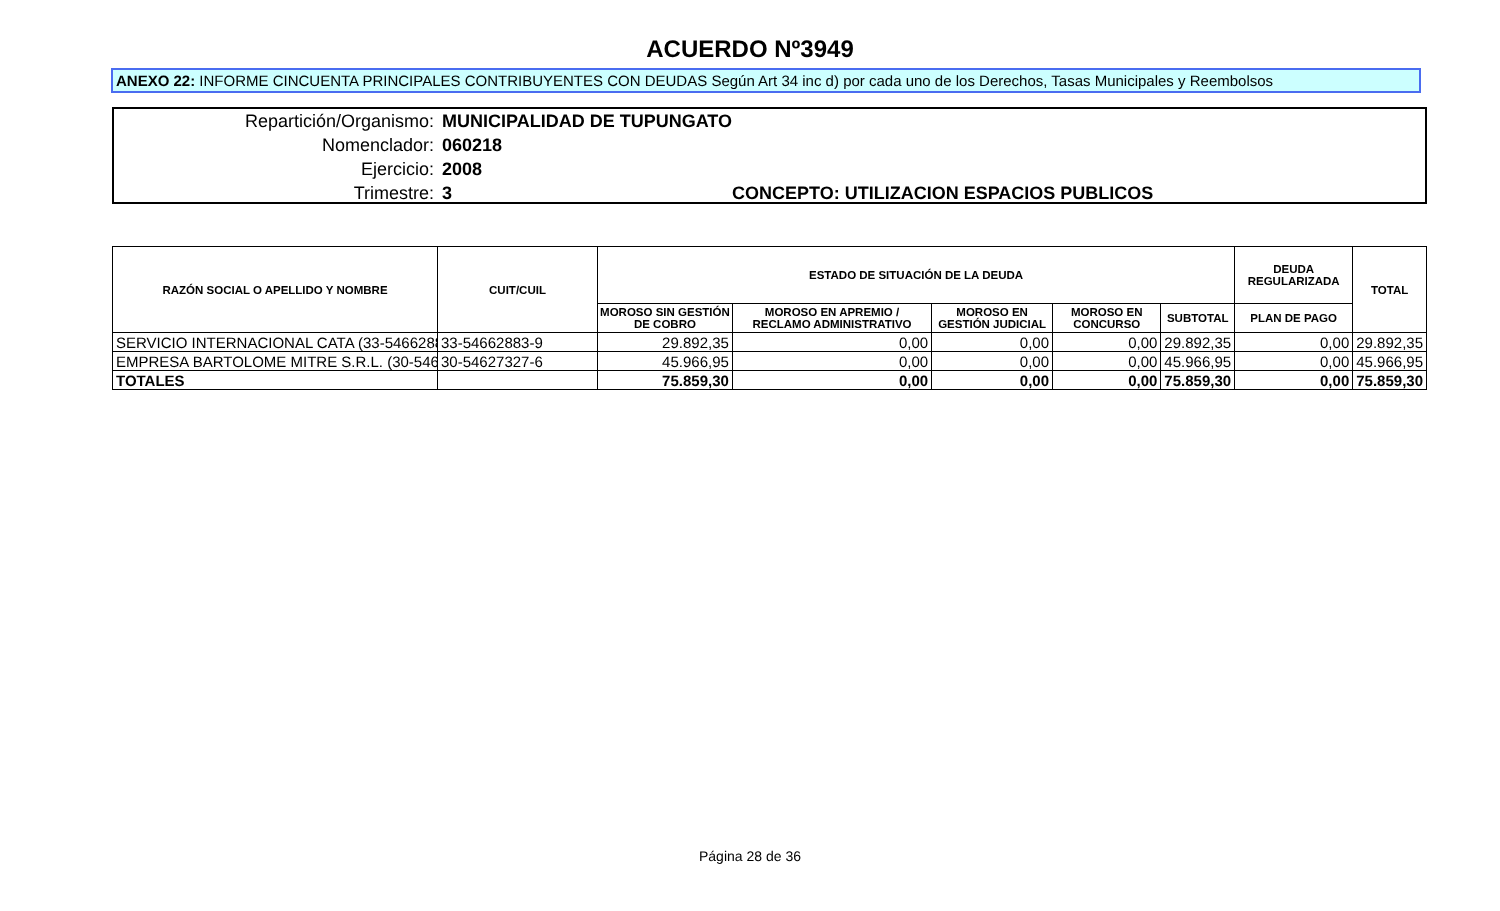ACUERDO Nº3949
ANEXO 22: INFORME CINCUENTA PRINCIPALES CONTRIBUYENTES CON DEUDAS Según Art 34 inc d) por cada uno de los Derechos, Tasas Municipales y Reembolsos
Repartición/Organismo: MUNICIPALIDAD DE TUPUNGATO
Nomenclador: 060218
Ejercicio: 2008
Trimestre: 3 CONCEPTO: UTILIZACION ESPACIOS PUBLICOS
| RAZÓN SOCIAL O APELLIDO Y NOMBRE | CUIT/CUIL | ESTADO DE SITUACIÓN DE LA DEUDA | | | | | DEUDA REGULARIZADA | TOTAL |
| --- | --- | --- | --- | --- | --- | --- | --- | --- |
| | | MOROSO SIN GESTIÓN DE COBRO | MOROSO EN APREMIO / RECLAMO ADMINISTRATIVO | MOROSO EN GESTIÓN JUDICIAL | MOROSO EN CONCURSO | SUBTOTAL | PLAN DE PAGO | |
| SERVICIO INTERNACIONAL CATA (33-5466288 | 33-54662883-9 | 29.892,35 | 0,00 | 0,00 | 0,00 | 29.892,35 | 0,00 | 29.892,35 |
| EMPRESA BARTOLOME MITRE S.R.L. (30-546 | 30-54627327-6 | 45.966,95 | 0,00 | 0,00 | 0,00 | 45.966,95 | 0,00 | 45.966,95 |
| TOTALES | | 75.859,30 | 0,00 | 0,00 | 0,00 | 75.859,30 | 0,00 | 75.859,30 |
Página 28 de 36